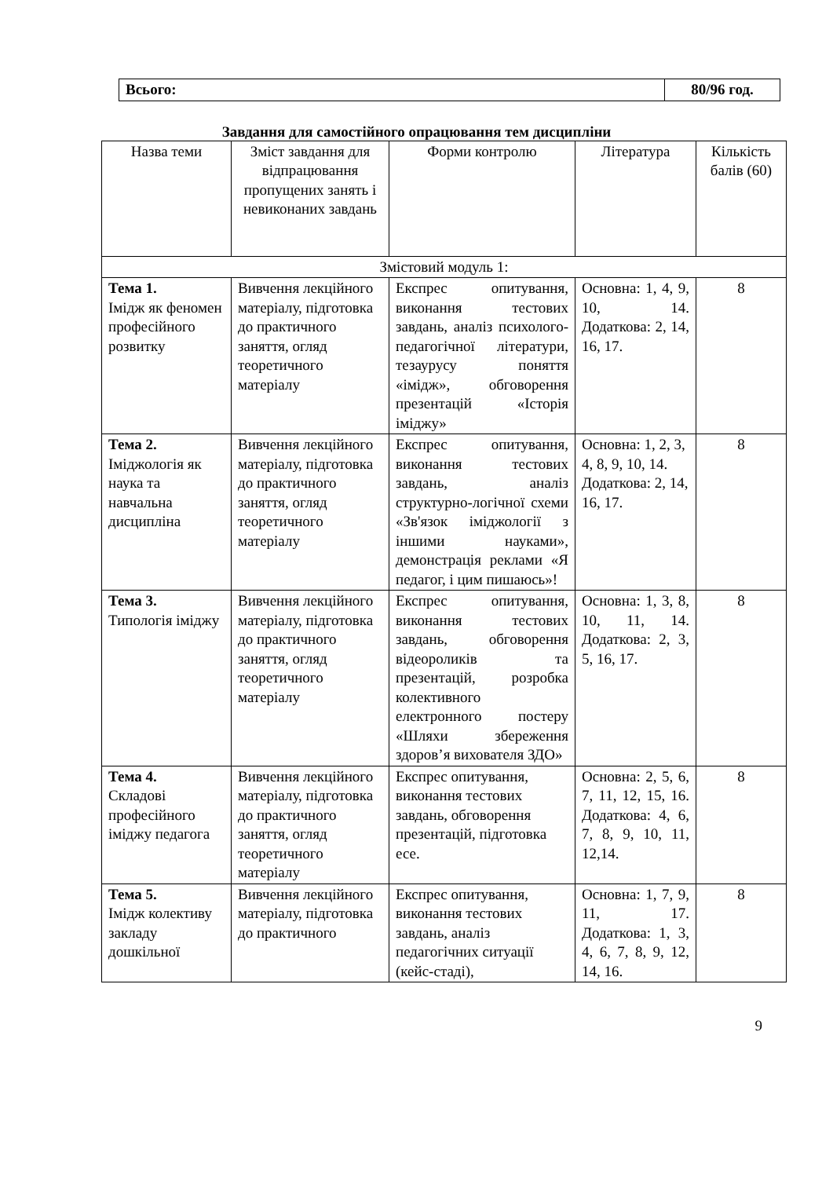| Всього: | 80/96 год. |
Завдання для самостійного опрацювання тем дисципліни
| Назва теми | Зміст завдання для відпрацювання пропущених занять і невиконаних завдань | Форми контролю | Література | Кількість балів (60) |
| --- | --- | --- | --- | --- |
| Змістовий модуль 1: | | | | |
| Тема 1. Імідж як феномен професійного розвитку | Вивчення лекційного матеріалу, підготовка до практичного заняття, огляд теоретичного матеріалу | Експрес опитування, виконання тестових завдань, аналіз психолого-педагогічної літератури, тезаурусу поняття «імідж», обговорення презентацій «Історія іміджу» | Основна: 1, 4, 9, 10, 14. Додаткова: 2, 14, 16, 17. | 8 |
| Тема 2. Іміджологія як наука та навчальна дисципліна | Вивчення лекційного матеріалу, підготовка до практичного заняття, огляд теоретичного матеріалу | Експрес опитування, виконання тестових завдань, аналіз структурно-логічної схеми «Зв'язок іміджології з іншими науками», демонстрація реклами «Я педагог, і цим пишаюсь»! | Основна: 1, 2, 3, 4, 8, 9, 10, 14. Додаткова: 2, 14, 16, 17. | 8 |
| Тема 3. Типологія іміджу | Вивчення лекційного матеріалу, підготовка до практичного заняття, огляд теоретичного матеріалу | Експрес опитування, виконання тестових завдань, обговорення відеороликів та презентацій, розробка колективного електронного постеру «Шляхи збереження здоров’я вихователя ЗДО» | Основна: 1, 3, 8, 10, 11, 14. Додаткова: 2, 3, 5, 16, 17. | 8 |
| Тема 4. Складові професійного іміджу педагога | Вивчення лекційного матеріалу, підготовка до практичного заняття, огляд теоретичного матеріалу | Експрес опитування, виконання тестових завдань, обговорення презентацій, підготовка есе. | Основна: 2, 5, 6, 7, 11, 12, 15, 16. Додаткова: 4, 6, 7, 8, 9, 10, 11, 12,14. | 8 |
| Тема 5. Імідж колективу закладу дошкільної | Вивчення лекційного матеріалу, підготовка до практичного | Експрес опитування, виконання тестових завдань, аналіз педагогічних ситуації (кейс-стаді), | Основна: 1, 7, 9, 11, 17. Додаткова: 1, 3, 4, 6, 7, 8, 9, 12, 14, 16. | 8 |
9